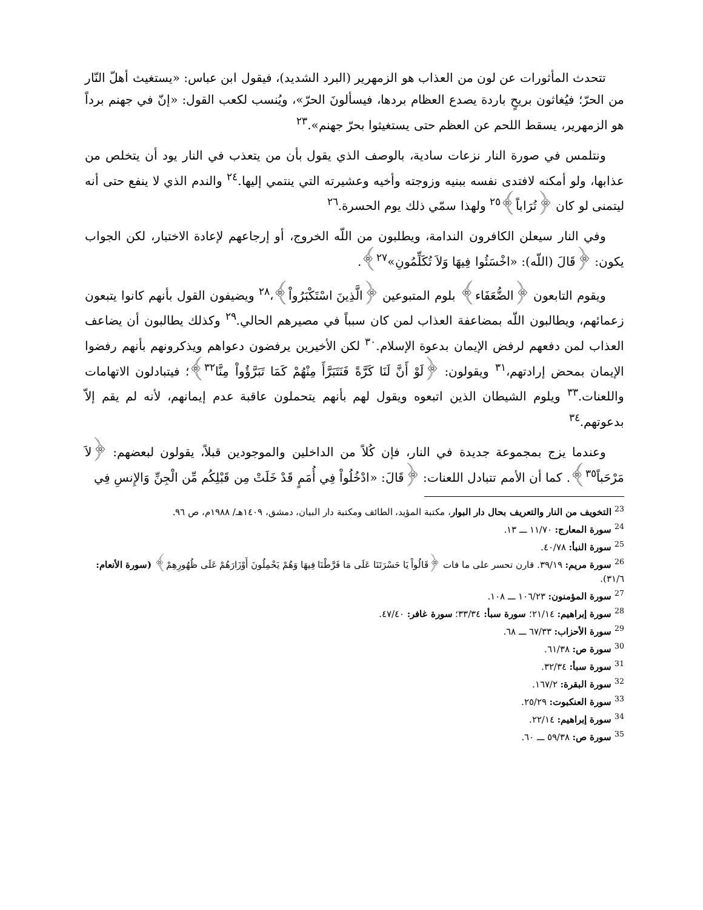تتحدث المأثورات عن لون من العذاب هو الزمهرير (البرد الشديد)، فيقول ابن عباس: «يستغيث أهلّ النّار من الحرّ؛ فيُغاثون بريحٍ باردة يصدع العظام بردها، فيسألونَ الحرّ»، ويُنسب لكعب القول: «إنّ في جهنم برداً هو الزمهرير، يسقط اللحم عن العظم حتى يستغيثوا بحرّ جهنم».<sup>٢٣</sup>
ونتلمس في صورة النار نزعات سادية، بالوصف الذي يقول بأن من يتعذب في النار يود أن يتخلص من عذابها، ولو أمكنه لافتدى نفسه ببنيه وزوجته وأخيه وعشيرته التي ينتمي إليها.<sup>٢٤</sup> والندم الذي لا ينفع حتى أنه ليتمنى لو كان ﴿تُرَاباً﴾<sup>٢٥</sup> ولهذا سمّي ذلك يوم الحسرة.<sup>٢٦</sup>
وفي النار سيعلن الكافرون الندامة، ويطلبون من اللّه الخروج، أو إرجاعهم لإعادة الاختبار، لكن الجواب يكون: ﴿قَالَ (اللّه): «اخْسَئُوا فِيهَا وَلاَ تُكَلِّمُونِ»<sup>٢٧</sup>﴾.
ويقوم التابعون ﴿الضُّعَفَاء﴾ بلوم المتبوعين ﴿الَّذِينَ اسْتَكْبَرُواْ﴾،<sup>٢٨</sup> ويضيفون القول بأنهم كانوا يتبعون زعمائهم، ويطالبون اللّه بمضاعفة العذاب لمن كان سبباً في مصيرهم الحالي.<sup>٢٩</sup> وكذلك يطالبون أن يضاعف العذاب لمن دفعهم لرفض الإيمان بدعوة الإسلام.<sup>٣٠</sup> لكن الأخيرين يرفضون دعواهم ويذكرونهم بأنهم رفضوا الإيمان بمحض إرادتهم،<sup>٣١</sup> ويقولون: ﴿لَوْ أَنَّ لَنَا كَرَّةً فَنَتَبَرَّأَ مِنْهُمْ كَمَا تَبَرَّؤُواْ مِنَّا<sup>٣٢</sup>﴾؛ فيتبادلون الاتهامات واللعنات.<sup>٣٣</sup> ويلوم الشيطان الذين اتبعوه ويقول لهم بأنهم يتحملون عاقبة عدم إيمانهم، لأنه لم يقم إلاّ بدعوتهم.<sup>٣٤</sup>
وعندما يزج بمجموعة جديدة في النار، فإن كُلاً من الداخلين والموجودين قبلاً، يقولون لبعضهم: ﴿لاَ مَرْحَباً<sup>٣٥</sup>﴾. كما أن الأمم تتبادل اللعنات: ﴿قَالَ: «ادْخُلُواْ فِي أُمَمٍ قَدْ خَلَتْ مِن قَبْلِكُم مِّن الْجِنِّ وَالإِنسِ فِي
<sup>23</sup> التخويف من النار والتعريف بحال دار البوار، مكتبة المؤيد، الطائف ومكتبة دار البيان، دمشق، ١٤٠٩هـ/ ١٩٨٨م، ص ٩٦.
<sup>24</sup> سورة المعارج: ١١/٧٠ ـــ ١٣.
<sup>25</sup> سورة النبأ: ٤٠/٧٨.
<sup>26</sup> سورة مريم: ٣٩/١٩. قارن تحسر على ما فات ﴿قَالُواْ يَا حَسْرَتَنَا عَلَى مَا فَرَّطْنَا فِيهَا وَهُمْ يَحْمِلُونَ أَوْزَارَهُمْ عَلَى ظُهُورِهِمْ﴾ (سورة الأنعام: ٣١/٦).
<sup>27</sup> سورة المؤمنون: ١٠٦/٢٣ ـــ ١٠٨.
<sup>28</sup> سورة إبراهيم: ٢١/١٤؛ سورة سبأ: ٣٣/٣٤؛ سورة غافر: ٤٧/٤٠.
<sup>29</sup> سورة الأحزاب: ٦٧/٣٣ ـــ ٦٨.
<sup>30</sup> سورة ص: ٦١/٣٨.
<sup>31</sup> سورة سبأ: ٣٢/٣٤.
<sup>32</sup> سورة البقرة: ١٦٧/٢.
<sup>33</sup> سورة العنكبوت: ٢٥/٢٩.
<sup>34</sup> سورة إبراهيم: ٢٢/١٤.
<sup>35</sup> سورة ص: ٥٩/٣٨ ـــ ٦٠.